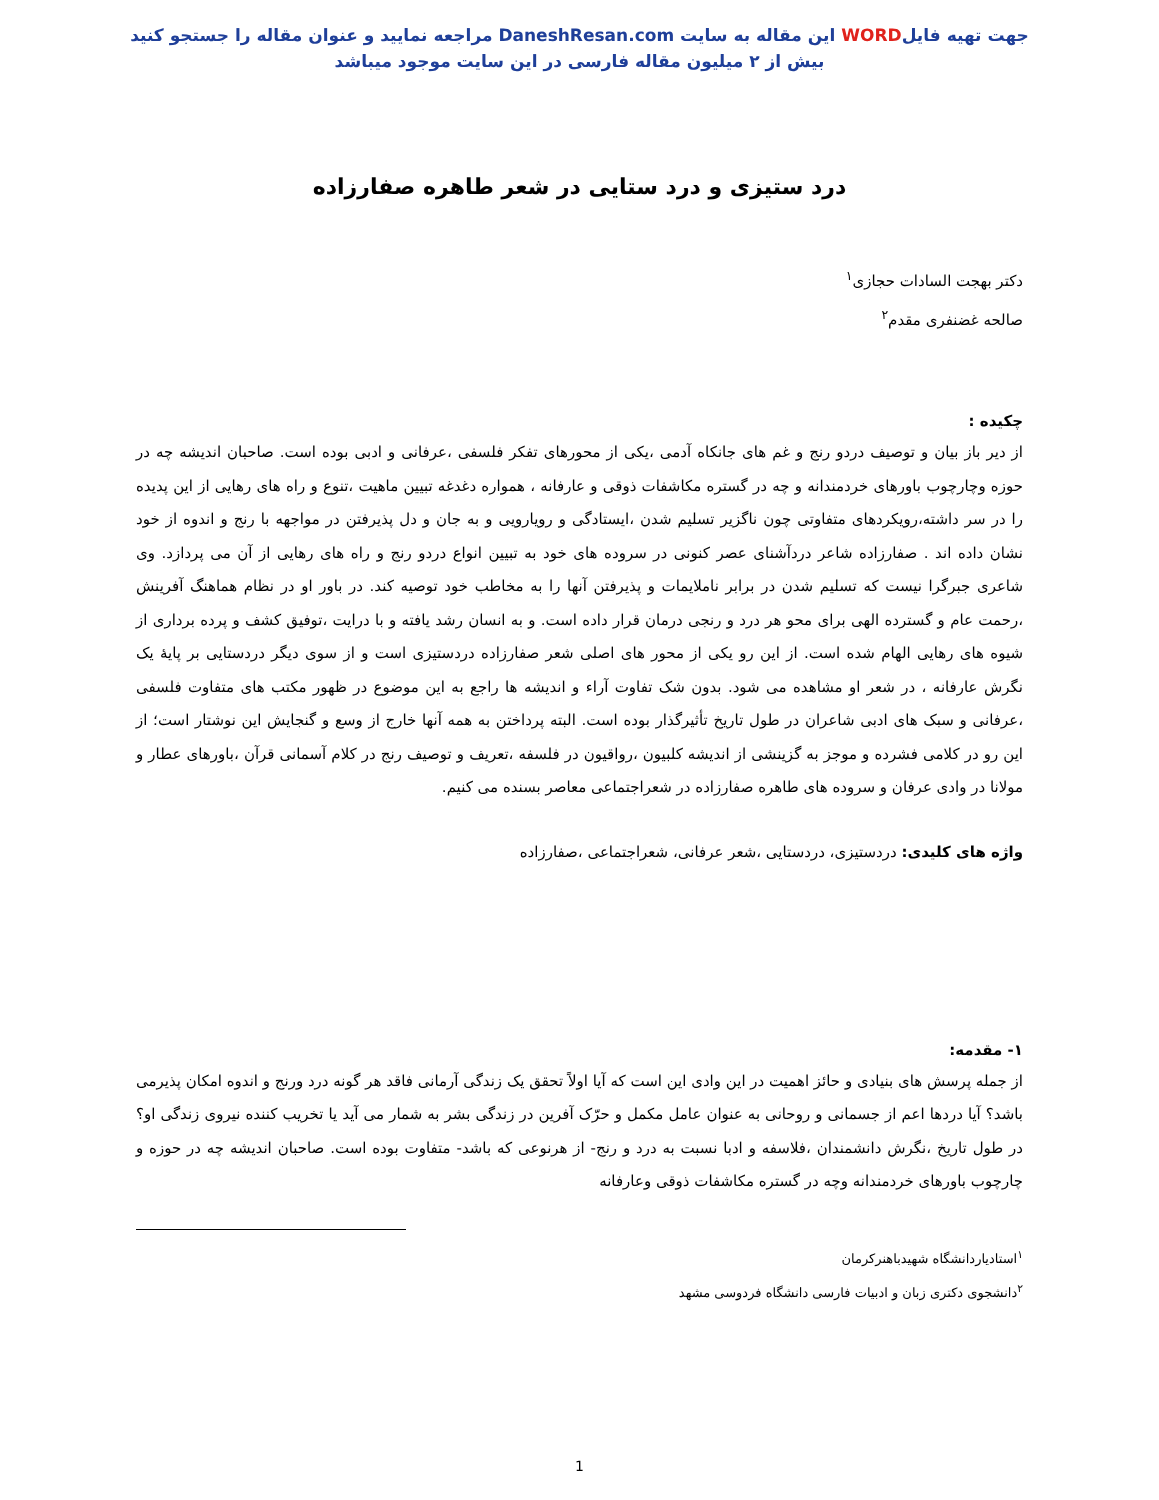جهت تهیه فایلWORD این مقاله به سایت DaneshResan.com مراجعه نمایید و عنوان مقاله را جستجو کنید
بیش از ۲ میلیون مقاله فارسی در این سایت موجود میباشد
درد ستیزی و درد ستایی در شعر طاهره صفارزاده
دکتر بهجت السادات حجازی<sup>۱</sup>
صالحه غضنفری مقدم<sup>۲</sup>
چکیده :
از دیر باز بیان و توصیف دردو رنج و غم های جانکاه آدمی ،یکی از محورهای تفکر فلسفی ،عرفانی و ادبی بوده است. صاحبان اندیشه چه در حوزه وچارچوب باورهای خردمندانه و چه در گستره مکاشفات ذوقی و عارفانه ، همواره دغدغه تبیین ماهیت ،تنوع و راه های رهایی از این پدیده را در سر داشته،رویکردهای متفاوتی چون ناگزیر تسلیم شدن ،ایستادگی و رویارویی و به جان و دل پذیرفتن در مواجهه با رنج و اندوه از خود نشان داده اند . صفارزاده شاعر دردآشنای عصر کنونی در سروده های خود به تبیین انواع دردو رنج و راه های رهایی از آن می پردازد. وی شاعری جبرگرا نیست که تسلیم شدن در برابر ناملایمات و پذیرفتن آنها را به مخاطب خود توصیه کند. در باور او در نظام هماهنگ آفرینش ،رحمت عام و گسترده الهی برای محو هر درد و رنجی درمان قرار داده است. و به انسان رشد یافته و با درایت ،توفیق کشف و پرده برداری از شیوه های رهایی الهام شده است. از این رو یکی از محور های اصلی شعر صفارزاده دردستیزی است و از سوی دیگر دردستایی بر پایهٔ یک نگرش عارفانه ، در شعر او مشاهده می شود. بدون شک تفاوت آراء و اندیشه ها راجع به این موضوع در ظهور مکتب های متفاوت فلسفی ،عرفانی و سبک های ادبی شاعران در طول تاریخ تأثیرگذار بوده است. البته پرداختن به همه آنها خارج از وسع و گنجایش این نوشتار است؛ از این رو در کلامی فشرده و موجز به گزینشی از اندیشه کلبیون ،رواقیون در فلسفه ،تعریف و توصیف رنج در کلام آسمانی قرآن ،باورهای عطار و مولانا در وادی عرفان و سروده های طاهره صفارزاده در شعراجتماعی معاصر بسنده می کنیم.
واژه های کلیدی: دردستیزی، دردستایی ،شعر عرفانی، شعراجتماعی ،صفارزاده
۱- مقدمه:
از جمله پرسش های بنیادی و حائز اهمیت در این وادی این است که آیا اولاً تحقق یک زندگی آرمانی فاقد هر گونه درد ورنج و اندوه امکان پذیرمی باشد؟ آیا دردها اعم از جسمانی و روحانی به عنوان عامل مکمل و حرّک آفرین در زندگی بشر به شمار می آید یا تخریب کننده نیروی زندگی او؟ در طول تاریخ ،نگرش دانشمندان ،فلاسفه و ادبا نسبت به درد و رنج- از هرنوعی که باشد- متفاوت بوده است. صاحبان اندیشه چه در حوزه و چارچوب باورهای خردمندانه وچه در گستره مکاشفات ذوقی وعارفانه
<sup>۱</sup> استادیاردانشگاه شهیدباهنرکرمان
<sup>۲</sup> دانشجوی دکتری زبان و ادبیات فارسی دانشگاه فردوسی مشهد
1